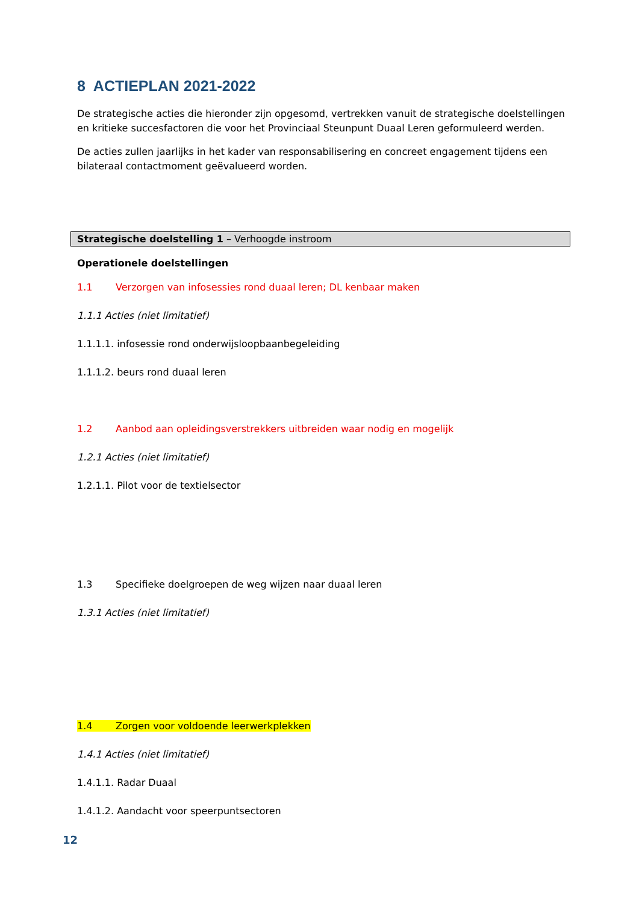8 ACTIEPLAN 2021-2022
De strategische acties die hieronder zijn opgesomd, vertrekken vanuit de strategische doelstellingen en kritieke succesfactoren die voor het Provinciaal Steunpunt Duaal Leren geformuleerd werden.
De acties zullen jaarlijks in het kader van responsabilisering en concreet engagement tijdens een bilateraal contactmoment geëvalueerd worden.
Strategische doelstelling 1 – Verhoogde instroom
Operationele doelstellingen
1.1 Verzorgen van infosessies rond duaal leren; DL kenbaar maken
1.1.1 Acties (niet limitatief)
1.1.1.1. infosessie rond onderwijsloopbaanbegeleiding
1.1.1.2. beurs rond duaal leren
1.2 Aanbod aan opleidingsverstrekkers uitbreiden waar nodig en mogelijk
1.2.1 Acties (niet limitatief)
1.2.1.1. Pilot voor de textielsector
1.3 Specifieke doelgroepen de weg wijzen naar duaal leren
1.3.1 Acties (niet limitatief)
1.4 Zorgen voor voldoende leerwerkplekken
1.4.1 Acties (niet limitatief)
1.4.1.1. Radar Duaal
1.4.1.2. Aandacht voor speerpuntsectoren
12